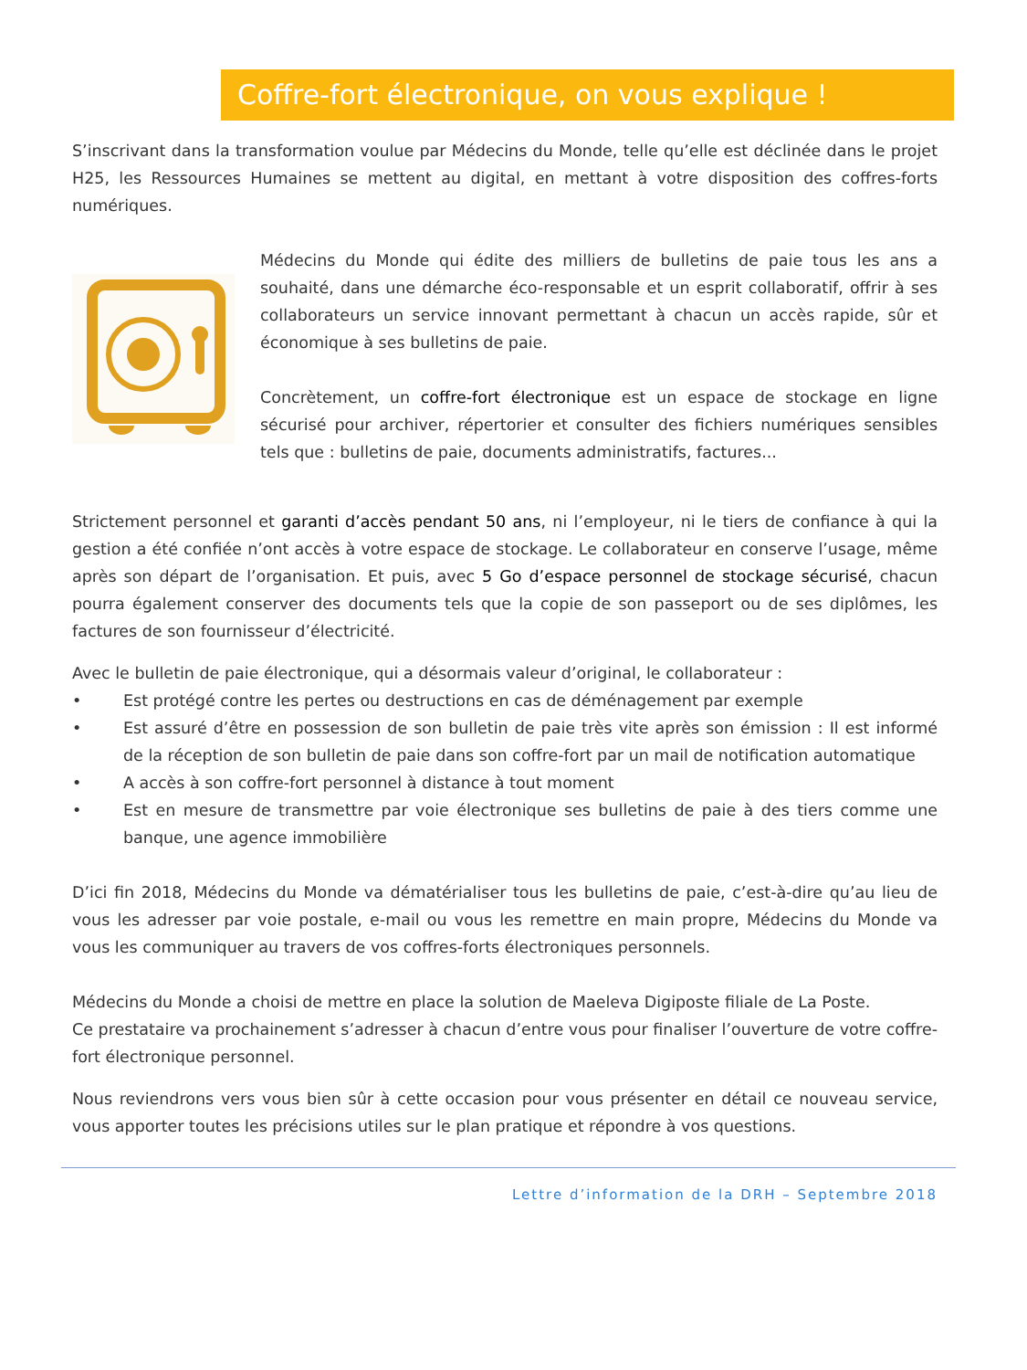Coffre-fort électronique, on vous explique !
S’inscrivant dans la transformation voulue par Médecins du Monde, telle qu’elle est déclinée dans le projet H25, les Ressources Humaines se mettent au digital, en mettant à votre disposition des coffres-forts numériques.
Médecins du Monde qui édite des milliers de bulletins de paie tous les ans a souhaité, dans une démarche éco-responsable et un esprit collaboratif, offrir à ses collaborateurs un service innovant permettant à chacun un accès rapide, sûr et économique à ses bulletins de paie.
Concrètement, un coffre-fort électronique est un espace de stockage en ligne sécurisé pour archiver, répertorier et consulter des fichiers numériques sensibles tels que : bulletins de paie, documents administratifs, factures...
Strictement personnel et garanti d’accès pendant 50 ans, ni l’employeur, ni le tiers de confiance à qui la gestion a été confiée n’ont accès à votre espace de stockage. Le collaborateur en conserve l’usage, même après son départ de l’organisation. Et puis, avec 5 Go d’espace personnel de stockage sécurisé, chacun pourra également conserver des documents tels que la copie de son passeport ou de ses diplômes, les factures de son fournisseur d’électricité.
Avec le bulletin de paie électronique, qui a désormais valeur d’original, le collaborateur :
• Est protégé contre les pertes ou destructions en cas de déménagement par exemple
• Est assuré d’être en possession de son bulletin de paie très vite après son émission : Il est informé de la réception de son bulletin de paie dans son coffre-fort par un mail de notification automatique
• A accès à son coffre-fort personnel à distance à tout moment
• Est en mesure de transmettre par voie électronique ses bulletins de paie à des tiers comme une banque, une agence immobilière
D’ici fin 2018, Médecins du Monde va dématérialiser tous les bulletins de paie, c’est-à-dire qu’au lieu de vous les adresser par voie postale, e-mail ou vous les remettre en main propre, Médecins du Monde va vous les communiquer au travers de vos coffres-forts électroniques personnels.
Médecins du Monde a choisi de mettre en place la solution de Maeleva Digiposte filiale de La Poste.
Ce prestataire va prochainement s’adresser à chacun d’entre vous pour finaliser l’ouverture de votre coffre-fort électronique personnel.
Nous reviendrons vers vous bien sûr à cette occasion pour vous présenter en détail ce nouveau service, vous apporter toutes les précisions utiles sur le plan pratique et répondre à vos questions.
Lettre d’information de la DRH – Septembre 2018